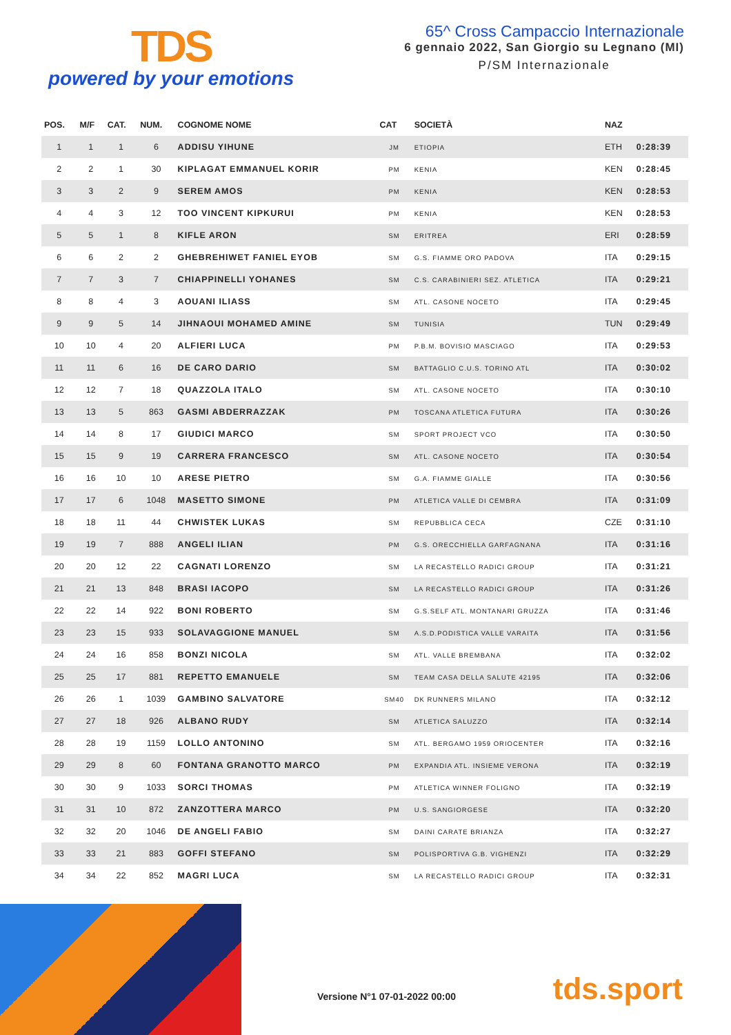TDS
powered by your emotions
65^ Cross Campaccio Internazionale
6 gennaio 2022, San Giorgio su Legnano (MI)
P/SM Internazionale
| POS. | M/F | CAT. | NUM. | COGNOME NOME | CAT | SOCIETÀ | NAZ | |
| --- | --- | --- | --- | --- | --- | --- | --- | --- |
| 1 | 1 | 1 | 6 | ADDISU YIHUNE | JM | ETIOPIA | ETH | 0:28:39 |
| 2 | 2 | 1 | 30 | KIPLAGAT EMMANUEL KORIR | PM | KENIA | KEN | 0:28:45 |
| 3 | 3 | 2 | 9 | SEREM AMOS | PM | KENIA | KEN | 0:28:53 |
| 4 | 4 | 3 | 12 | TOO VINCENT KIPKURUI | PM | KENIA | KEN | 0:28:53 |
| 5 | 5 | 1 | 8 | KIFLE ARON | SM | ERITREA | ERI | 0:28:59 |
| 6 | 6 | 2 | 2 | GHEBREHIWET FANIEL EYOB | SM | G.S. FIAMME ORO PADOVA | ITA | 0:29:15 |
| 7 | 7 | 3 | 7 | CHIAPPINELLI YOHANES | SM | C.S. CARABINIERI SEZ. ATLETICA | ITA | 0:29:21 |
| 8 | 8 | 4 | 3 | AOUANI ILIASS | SM | ATL. CASONE NOCETO | ITA | 0:29:45 |
| 9 | 9 | 5 | 14 | JIHNAOUI MOHAMED AMINE | SM | TUNISIA | TUN | 0:29:49 |
| 10 | 10 | 4 | 20 | ALFIERI LUCA | PM | P.B.M. BOVISIO MASCIAGO | ITA | 0:29:53 |
| 11 | 11 | 6 | 16 | DE CARO DARIO | SM | BATTAGLIO C.U.S. TORINO ATL | ITA | 0:30:02 |
| 12 | 12 | 7 | 18 | QUAZZOLA ITALO | SM | ATL. CASONE NOCETO | ITA | 0:30:10 |
| 13 | 13 | 5 | 863 | GASMI ABDERRAZZAK | PM | TOSCANA ATLETICA FUTURA | ITA | 0:30:26 |
| 14 | 14 | 8 | 17 | GIUDICI MARCO | SM | SPORT PROJECT VCO | ITA | 0:30:50 |
| 15 | 15 | 9 | 19 | CARRERA FRANCESCO | SM | ATL. CASONE NOCETO | ITA | 0:30:54 |
| 16 | 16 | 10 | 10 | ARESE PIETRO | SM | G.A. FIAMME GIALLE | ITA | 0:30:56 |
| 17 | 17 | 6 | 1048 | MASETTO SIMONE | PM | ATLETICA VALLE DI CEMBRA | ITA | 0:31:09 |
| 18 | 18 | 11 | 44 | CHWISTEK LUKAS | SM | REPUBBLICA CECA | CZE | 0:31:10 |
| 19 | 19 | 7 | 888 | ANGELI ILIAN | PM | G.S. ORECCHIELLA GARFAGNANA | ITA | 0:31:16 |
| 20 | 20 | 12 | 22 | CAGNATI LORENZO | SM | LA RECASTELLO RADICI GROUP | ITA | 0:31:21 |
| 21 | 21 | 13 | 848 | BRASI IACOPO | SM | LA RECASTELLO RADICI GROUP | ITA | 0:31:26 |
| 22 | 22 | 14 | 922 | BONI ROBERTO | SM | G.S.SELF ATL. MONTANARI GRUZZA | ITA | 0:31:46 |
| 23 | 23 | 15 | 933 | SOLAVAGGIONE MANUEL | SM | A.S.D.PODISTICA VALLE VARAITA | ITA | 0:31:56 |
| 24 | 24 | 16 | 858 | BONZI NICOLA | SM | ATL. VALLE BREMBANA | ITA | 0:32:02 |
| 25 | 25 | 17 | 881 | REPETTO EMANUELE | SM | TEAM CASA DELLA SALUTE 42195 | ITA | 0:32:06 |
| 26 | 26 | 1 | 1039 | GAMBINO SALVATORE | SM40 | DK RUNNERS MILANO | ITA | 0:32:12 |
| 27 | 27 | 18 | 926 | ALBANO RUDY | SM | ATLETICA SALUZZO | ITA | 0:32:14 |
| 28 | 28 | 19 | 1159 | LOLLO ANTONINO | SM | ATL. BERGAMO 1959 ORIOCENTER | ITA | 0:32:16 |
| 29 | 29 | 8 | 60 | FONTANA GRANOTTO MARCO | PM | EXPANDIA ATL. INSIEME VERONA | ITA | 0:32:19 |
| 30 | 30 | 9 | 1033 | SORCI THOMAS | PM | ATLETICA WINNER FOLIGNO | ITA | 0:32:19 |
| 31 | 31 | 10 | 872 | ZANZOTTERA MARCO | PM | U.S. SANGIORGESE | ITA | 0:32:20 |
| 32 | 32 | 20 | 1046 | DE ANGELI FABIO | SM | DAINI CARATE BRIANZA | ITA | 0:32:27 |
| 33 | 33 | 21 | 883 | GOFFI STEFANO | SM | POLISPORTIVA G.B. VIGHENZI | ITA | 0:32:29 |
| 34 | 34 | 22 | 852 | MAGRI LUCA | SM | LA RECASTELLO RADICI GROUP | ITA | 0:32:31 |
Versione N°1 07-01-2022 00:00 tds.sport